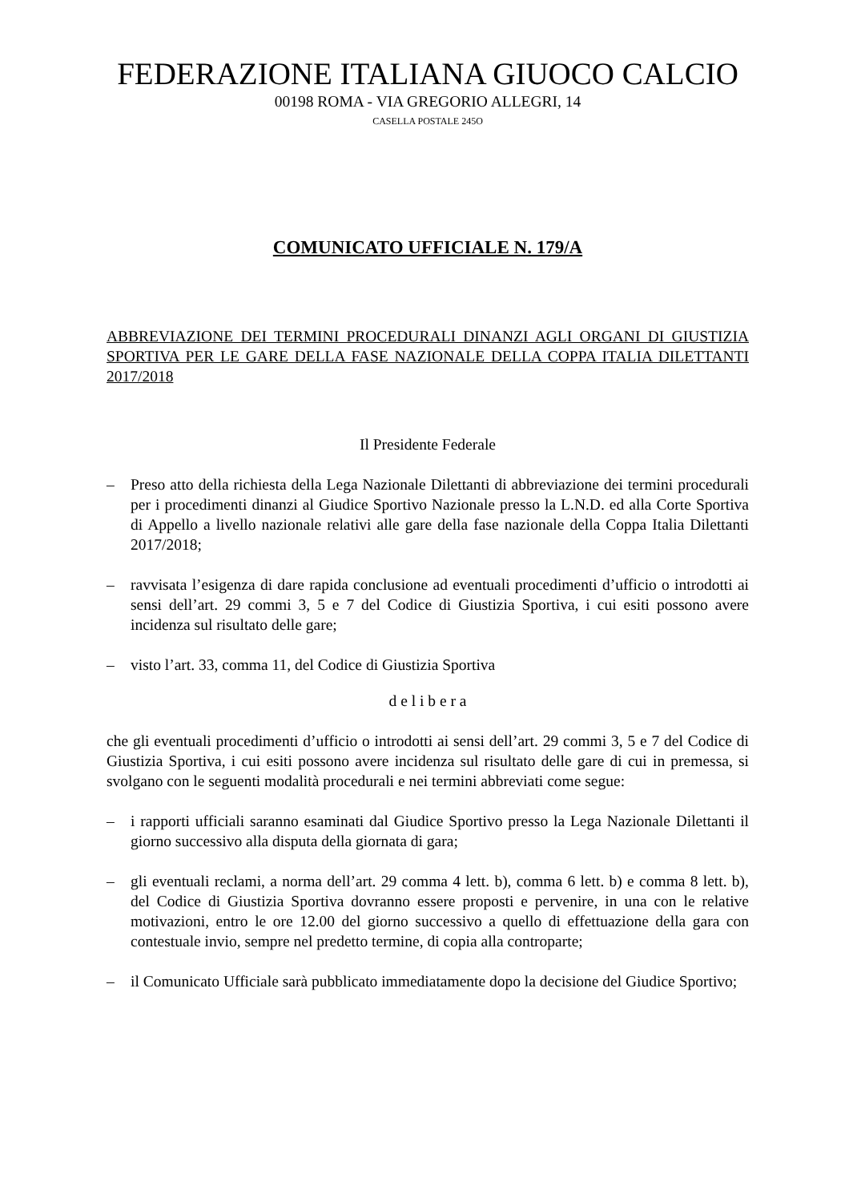FEDERAZIONE ITALIANA GIUOCO CALCIO
00198 ROMA - VIA GREGORIO ALLEGRI, 14
CASELLA POSTALE 245O
COMUNICATO UFFICIALE N. 179/A
ABBREVIAZIONE DEI TERMINI PROCEDURALI DINANZI AGLI ORGANI DI GIUSTIZIA SPORTIVA PER LE GARE DELLA FASE NAZIONALE DELLA COPPA ITALIA DILETTANTI 2017/2018
Il Presidente Federale
– Preso atto della richiesta della Lega Nazionale Dilettanti di abbreviazione dei termini procedurali per i procedimenti dinanzi al Giudice Sportivo Nazionale presso la L.N.D. ed alla Corte Sportiva di Appello a livello nazionale relativi alle gare della fase nazionale della Coppa Italia Dilettanti 2017/2018;
– ravvisata l’esigenza di dare rapida conclusione ad eventuali procedimenti d’ufficio o introdotti ai sensi dell’art. 29 commi 3, 5 e 7 del Codice di Giustizia Sportiva, i cui esiti possono avere incidenza sul risultato delle gare;
– visto l’art. 33, comma 11, del Codice di Giustizia Sportiva
d e l i b e r a
che gli eventuali procedimenti d’ufficio o introdotti ai sensi dell’art. 29 commi 3, 5 e 7 del Codice di Giustizia Sportiva, i cui esiti possono avere incidenza sul risultato delle gare di cui in premessa, si svolgano con le seguenti modalità procedurali e nei termini abbreviati come segue:
– i rapporti ufficiali saranno esaminati dal Giudice Sportivo presso la Lega Nazionale Dilettanti il giorno successivo alla disputa della giornata di gara;
– gli eventuali reclami, a norma dell’art. 29 comma 4 lett. b), comma 6 lett. b) e comma 8 lett. b), del Codice di Giustizia Sportiva dovranno essere proposti e pervenire, in una con le relative motivazioni, entro le ore 12.00 del giorno successivo a quello di effettuazione della gara con contestuale invio, sempre nel predetto termine, di copia alla controparte;
– il Comunicato Ufficiale sarà pubblicato immediatamente dopo la decisione del Giudice Sportivo;